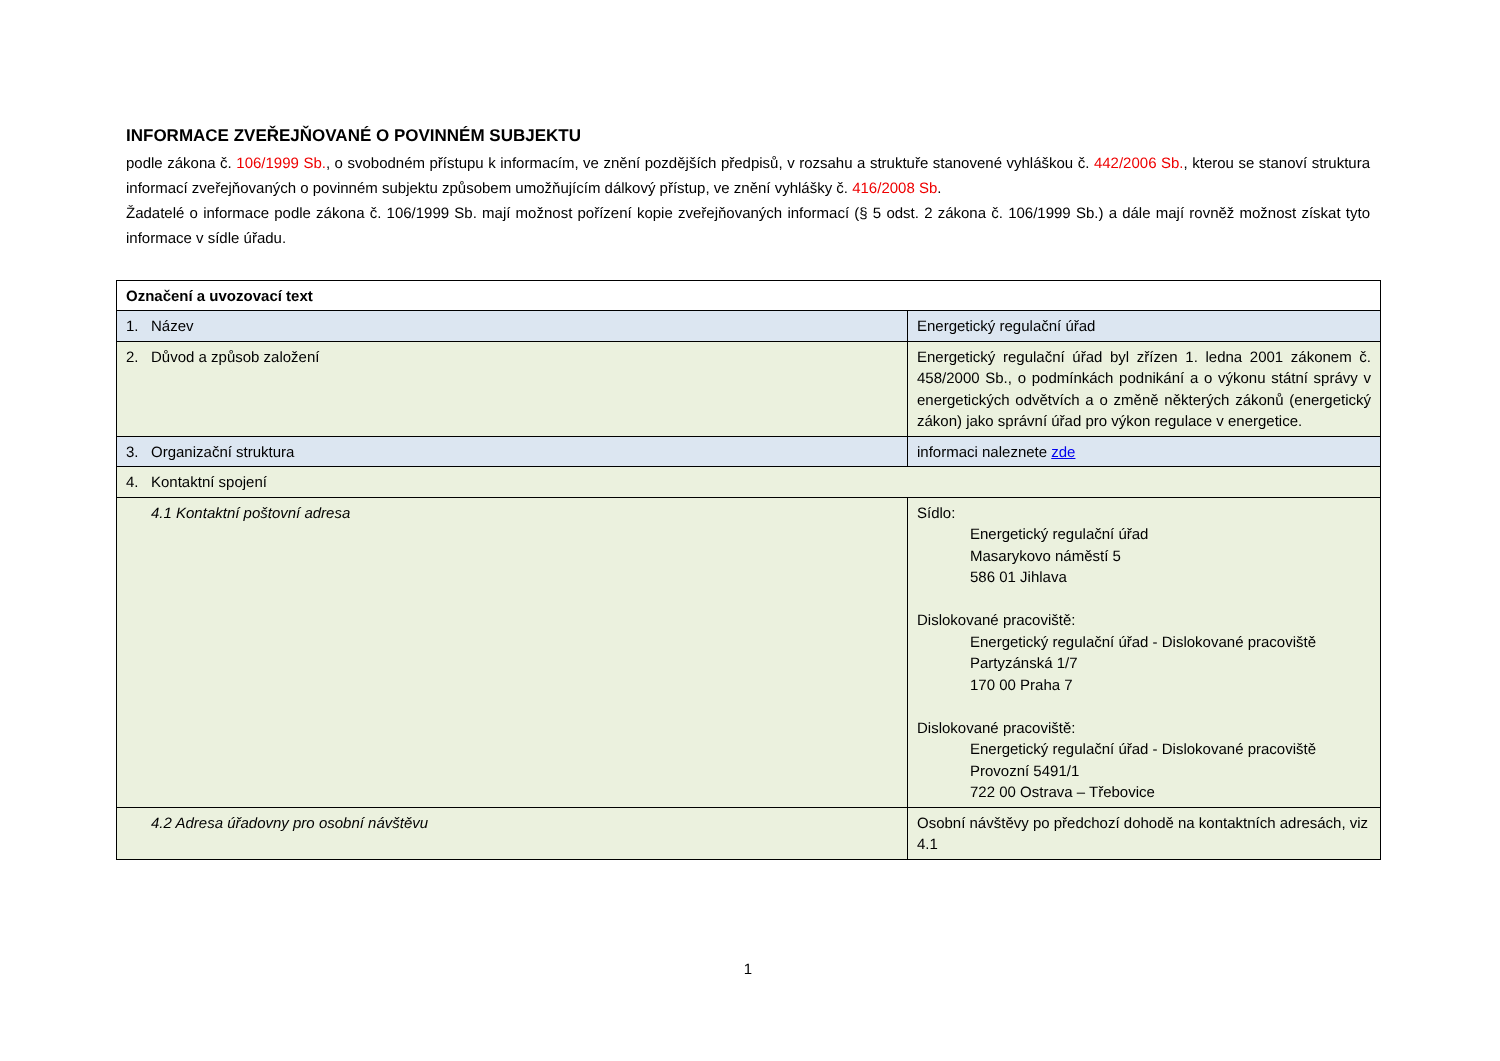INFORMACE ZVEŘEJŇOVANÉ O POVINNÉM SUBJEKTU
podle zákona č. 106/1999 Sb., o svobodném přístupu k informacím, ve znění pozdějších předpisů, v rozsahu a struktuře stanovené vyhláškou č. 442/2006 Sb., kterou se stanoví struktura informací zveřejňovaných o povinném subjektu způsobem umožňujícím dálkový přístup, ve znění vyhlášky č. 416/2008 Sb.
Žadatelé o informace podle zákona č. 106/1999 Sb. mají možnost pořízení kopie zveřejňovaných informací (§ 5 odst. 2 zákona č. 106/1999 Sb.) a dále mají rovněž možnost získat tyto informace v sídle úřadu.
| Označení a uvozovací text | |
| --- | --- |
| 1. Název | Energetický regulační úřad |
| 2. Důvod a způsob založení | Energetický regulační úřad byl zřízen 1. ledna 2001 zákonem č. 458/2000 Sb., o podmínkách podnikání a o výkonu státní správy v energetických odvětvích a o změně některých zákonů (energetický zákon) jako správní úřad pro výkon regulace v energetice. |
| 3. Organizační struktura | informaci naleznete zde |
| 4. Kontaktní spojení | |
| 4.1 Kontaktní poštovní adresa | Sídlo: Energetický regulační úřad Masarykovo náměstí 5 586 01 Jihlava Dislokované pracoviště: Energetický regulační úřad - Dislokované pracoviště Partyzánská 1/7 170 00 Praha 7 Dislokované pracoviště: Energetický regulační úřad - Dislokované pracoviště Provozní 5491/1 722 00 Ostrava – Třebovice |
| 4.2 Adresa úřadovny pro osobní návštěvu | Osobní návštěvy po předchozí dohodě na kontaktních adresách, viz 4.1 |
1